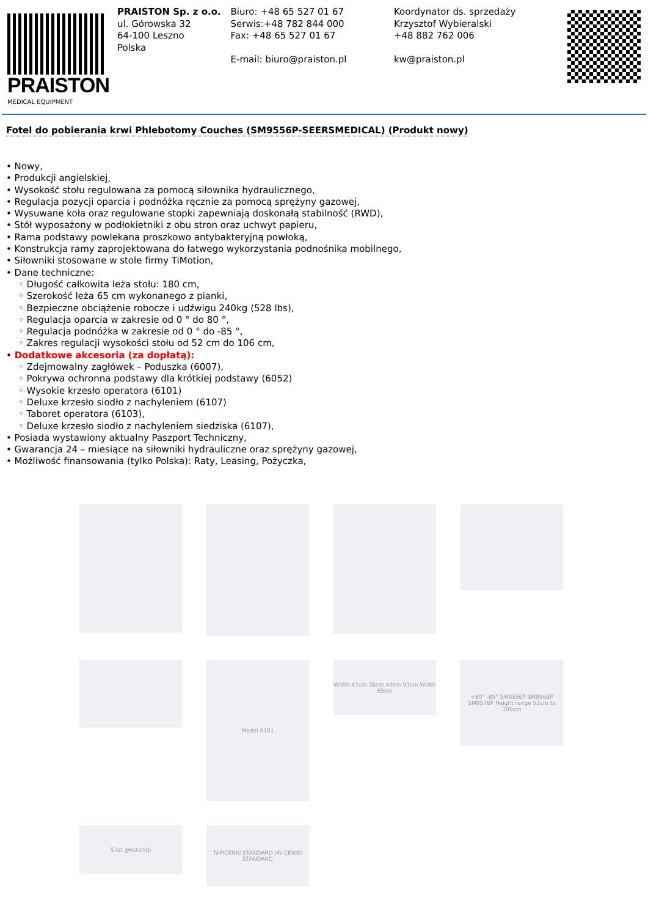PRAISTON
MEDICAL EQUIPMENT
PRAISTON Sp. z o.o.
ul. Górowska 32
64-100 Leszno
Polska
Biuro: +48 65 527 01 67
Serwis:+48 782 844 000
Fax: +48 65 527 01 67
E-mail: biuro@praiston.pl
Koordynator ds. sprzedaży
Krzysztof Wybieralski
+48 882 762 006
kw@praiston.pl
Fotel do pobierania krwi Phlebotomy Couches (SM9556P-SEERSMEDICAL) (Produkt nowy)
• Nowy,
• Produkcji angielskiej,
• Wysokość stołu regulowana za pomocą siłownika hydraulicznego,
• Regulacja pozycji oparcia i podnóżka ręcznie za pomocą sprężyny gazowej,
• Wysuwane koła oraz regulowane stopki zapewniają doskonałą stabilność (RWD),
• Stół wyposażony w podłokietniki z obu stron oraz uchwyt papieru,
• Rama podstawy powlekana proszkowo antybakteryjną powłoką,
• Konstrukcja ramy zaprojektowana do łatwego wykorzystania podnośnika mobilnego,
• Siłowniki stosowane w stole firmy TiMotion,
• Dane techniczne:
◦ Długość całkowita leża stołu: 180 cm,
◦ Szerokość leża 65 cm wykonanego z pianki,
◦ Bezpieczne obciążenie robocze i udźwigu 240kg (528 lbs),
◦ Regulacja oparcia w zakresie od 0 ° do 80 °,
◦ Regulacja podnóżka w zakresie od 0 ° do -85 °,
◦ Zakres regulacji wysokości stołu od 52 cm do 106 cm,
• Dodatkowe akcesoria (za dopłatą):
◦ Zdejmowalny zagłówek – Poduszka (6007),
◦ Pokrywa ochronna podstawy dla krótkiej podstawy (6052)
◦ Wysokie krzesło operatora (6101)
◦ Deluxe krzesło siodło z nachyleniem (6107)
◦ Taboret operatora (6103),
◦ Deluxe krzesło siodło z nachyleniem siedziska (6107),
• Posiada wystawiony aktualny Paszport Techniczny,
• Gwarancja 24 – miesiące na siłowniki hydrauliczne oraz sprężyny gazowej,
• Możliwość finansowania (tylko Polska): Raty, Leasing, Pożyczka,
Model 6101
Width 47cm 38cm 49cm 93cm Width 65cm
+80° -85° SM9556P SM9566P SM9576P Height range 52cm to 106cm
5 lat gwarancji
TAPICERKI STANDARD (W CENIE) STANDARD